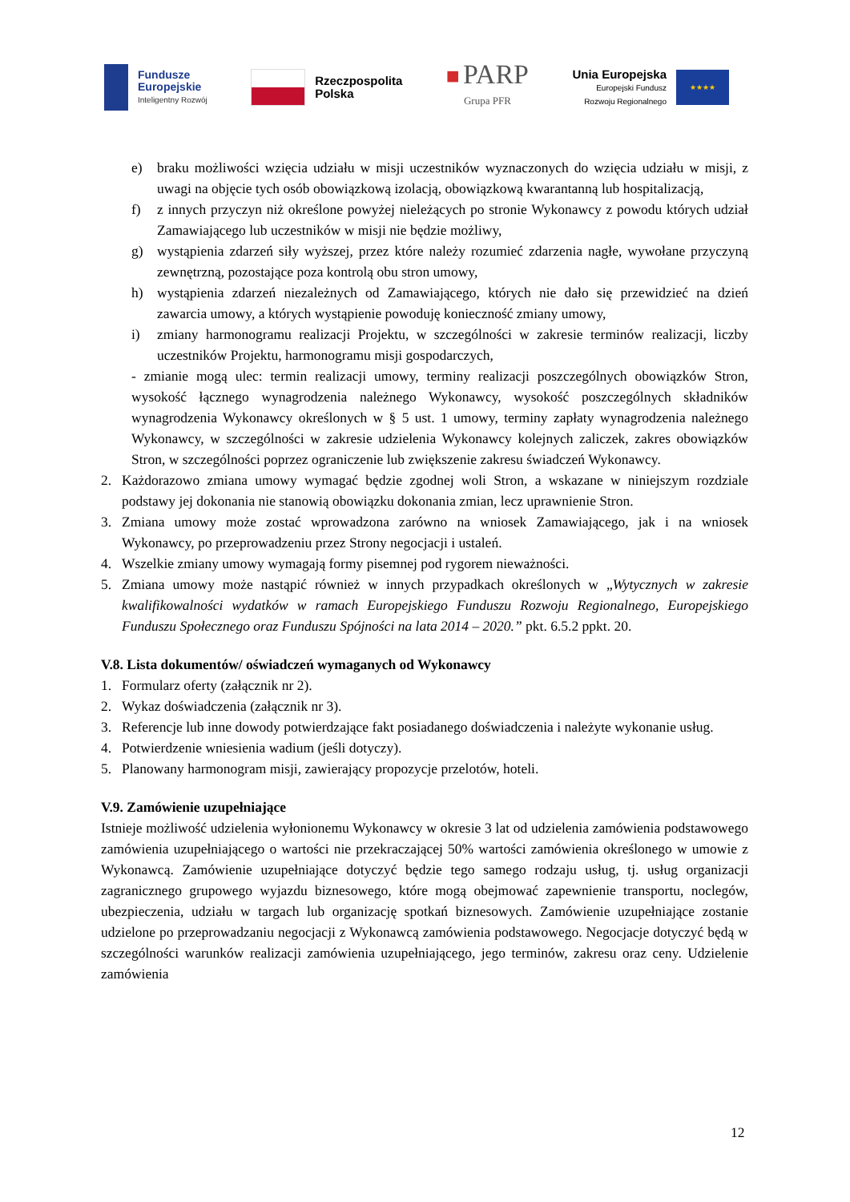Fundusze
Europejskie
Inteligentny Rozwój
Rzeczpospolita
Polska
■ PARP
Grupa PFR
Unia Europejska
Europejski Fundusz
Rozwoju Regionalnego
★★★★
e) braku możliwości wzięcia udziału w misji uczestników wyznaczonych do wzięcia udziału w misji, z uwagi na objęcie tych osób obowiązkową izolacją, obowiązkową kwarantanną lub hospitalizacją,
f) z innych przyczyn niż określone powyżej nieleżących po stronie Wykonawcy z powodu których udział Zamawiającego lub uczestników w misji nie będzie możliwy,
g) wystąpienia zdarzeń siły wyższej, przez które należy rozumieć zdarzenia nagłe, wywołane przyczyną zewnętrzną, pozostające poza kontrolą obu stron umowy,
h) wystąpienia zdarzeń niezależnych od Zamawiającego, których nie dało się przewidzieć na dzień zawarcia umowy, a których wystąpienie powoduję konieczność zmiany umowy,
i) zmiany harmonogramu realizacji Projektu, w szczególności w zakresie terminów realizacji, liczby uczestników Projektu, harmonogramu misji gospodarczych,
- zmianie mogą ulec: termin realizacji umowy, terminy realizacji poszczególnych obowiązków Stron, wysokość łącznego wynagrodzenia należnego Wykonawcy, wysokość poszczególnych składników wynagrodzenia Wykonawcy określonych w § 5 ust. 1 umowy, terminy zapłaty wynagrodzenia należnego Wykonawcy, w szczególności w zakresie udzielenia Wykonawcy kolejnych zaliczek, zakres obowiązków Stron, w szczególności poprzez ograniczenie lub zwiększenie zakresu świadczeń Wykonawcy.
2. Każdorazowo zmiana umowy wymagać będzie zgodnej woli Stron, a wskazane w niniejszym rozdziale podstawy jej dokonania nie stanowią obowiązku dokonania zmian, lecz uprawnienie Stron.
3. Zmiana umowy może zostać wprowadzona zarówno na wniosek Zamawiającego, jak i na wniosek Wykonawcy, po przeprowadzeniu przez Strony negocjacji i ustaleń.
4. Wszelkie zmiany umowy wymagają formy pisemnej pod rygorem nieważności.
5. Zmiana umowy może nastąpić również w innych przypadkach określonych w „Wytycznych w zakresie kwalifikowalności wydatków w ramach Europejskiego Funduszu Rozwoju Regionalnego, Europejskiego Funduszu Społecznego oraz Funduszu Spójności na lata 2014 – 2020.” pkt. 6.5.2 ppkt. 20.
V.8. Lista dokumentów/ oświadczeń wymaganych od Wykonawcy
1. Formularz oferty (załącznik nr 2).
2. Wykaz doświadczenia (załącznik nr 3).
3. Referencje lub inne dowody potwierdzające fakt posiadanego doświadczenia i należyte wykonanie usług.
4. Potwierdzenie wniesienia wadium (jeśli dotyczy).
5. Planowany harmonogram misji, zawierający propozycje przelotów, hoteli.
V.9. Zamówienie uzupełniające
Istnieje możliwość udzielenia wyłonionemu Wykonawcy w okresie 3 lat od udzielenia zamówienia podstawowego zamówienia uzupełniającego o wartości nie przekraczającej 50% wartości zamówienia określonego w umowie z Wykonawcą. Zamówienie uzupełniające dotyczyć będzie tego samego rodzaju usług, tj. usług organizacji zagranicznego grupowego wyjazdu biznesowego, które mogą obejmować zapewnienie transportu, noclegów, ubezpieczenia, udziału w targach lub organizację spotkań biznesowych. Zamówienie uzupełniające zostanie udzielone po przeprowadzaniu negocjacji z Wykonawcą zamówienia podstawowego. Negocjacje dotyczyć będą w szczególności warunków realizacji zamówienia uzupełniającego, jego terminów, zakresu oraz ceny. Udzielenie zamówienia
12